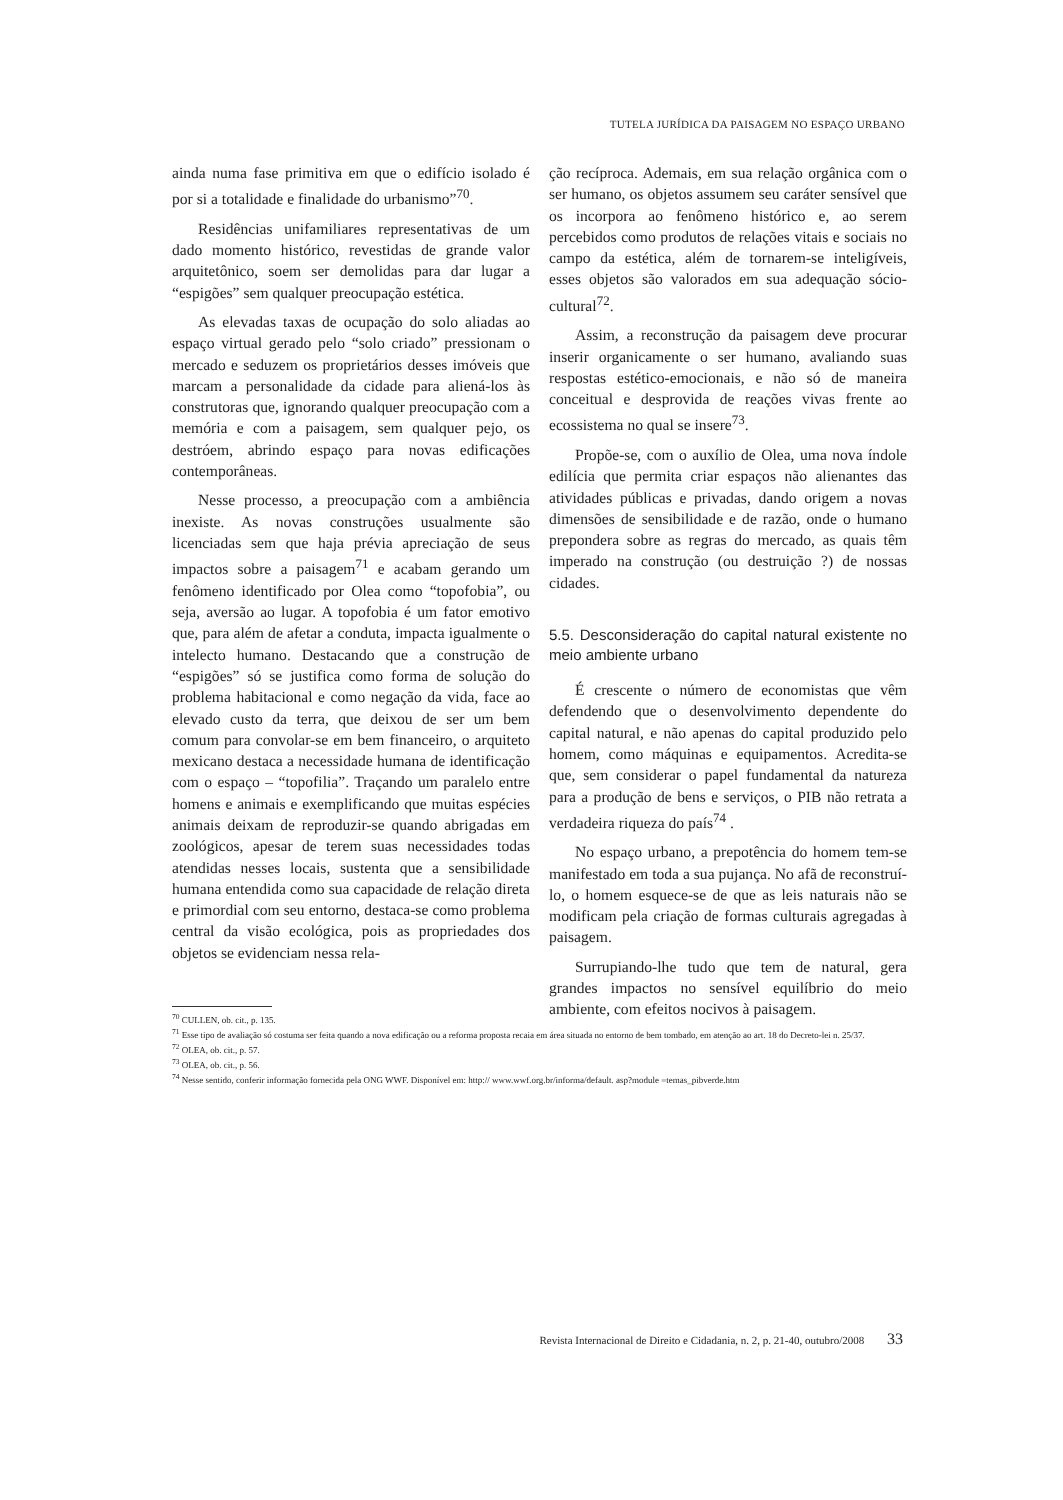TUTELA JURÍDICA DA PAISAGEM NO ESPAÇO URBANO
ainda numa fase primitiva em que o edifício isolado é por si a totalidade e finalidade do urbanismo”<sup>70</sup>.
Residências unifamiliares representativas de um dado momento histórico, revestidas de grande valor arquitetônico, soem ser demolidas para dar lugar a “espigões” sem qualquer preocupação estética.
As elevadas taxas de ocupação do solo aliadas ao espaço virtual gerado pelo “solo criado” pressionam o mercado e seduzem os proprietários desses imóveis que marcam a personalidade da cidade para aliená-los às construtoras que, ignorando qualquer preocupação com a memória e com a paisagem, sem qualquer pejo, os destróem, abrindo espaço para novas edificações contemporâneas.
Nesse processo, a preocupação com a ambiência inexiste. As novas construções usualmente são licenciadas sem que haja prévia apreciação de seus impactos sobre a paisagem<sup>71</sup> e acabam gerando um fenômeno identificado por Olea como “topofobia”, ou seja, aversão ao lugar. A topofobia é um fator emotivo que, para além de afetar a conduta, impacta igualmente o intelecto humano. Destacando que a construção de “espigões” só se justifica como forma de solução do problema habitacional e como negação da vida, face ao elevado custo da terra, que deixou de ser um bem comum para convolar-se em bem financeiro, o arquiteto mexicano destaca a necessidade humana de identificação com o espaço – “topofilia”. Traçando um paralelo entre homens e animais e exemplificando que muitas espécies animais deixam de reproduzir-se quando abrigadas em zoológicos, apesar de terem suas necessidades todas atendidas nesses locais, sustenta que a sensibilidade humana entendida como sua capacidade de relação direta e primordial com seu entorno, destaca-se como problema central da visão ecológica, pois as propriedades dos objetos se evidenciam nessa rela-
ção recíproca. Ademais, em sua relação orgânica com o ser humano, os objetos assumem seu caráter sensível que os incorpora ao fenômeno histórico e, ao serem percebidos como produtos de relações vitais e sociais no campo da estética, além de tornarem-se inteligíveis, esses objetos são valorados em sua adequação sócio-cultural<sup>72</sup>.
Assim, a reconstrução da paisagem deve procurar inserir organicamente o ser humano, avaliando suas respostas estético-emocionais, e não só de maneira conceitual e desprovida de reações vivas frente ao ecossistema no qual se insere<sup>73</sup>.
Propõe-se, com o auxílio de Olea, uma nova índole edilícia que permita criar espaços não alienantes das atividades públicas e privadas, dando origem a novas dimensões de sensibilidade e de razão, onde o humano prepondera sobre as regras do mercado, as quais têm imperado na construção (ou destruição ?) de nossas cidades.
5.5. Desconsideração do capital natural existente no meio ambiente urbano
É crescente o número de economistas que vêm defendendo que o desenvolvimento dependente do capital natural, e não apenas do capital produzido pelo homem, como máquinas e equipamentos. Acredita-se que, sem considerar o papel fundamental da natureza para a produção de bens e serviços, o PIB não retrata a verdadeira riqueza do país<sup>74</sup> .
No espaço urbano, a prepotência do homem tem-se manifestado em toda a sua pujança. No afã de reconstruí-lo, o homem esquece-se de que as leis naturais não se modificam pela criação de formas culturais agregadas à paisagem.
Surrupiando-lhe tudo que tem de natural, gera grandes impactos no sensível equilíbrio do meio ambiente, com efeitos nocivos à paisagem.
<sup>70</sup> CULLEN, ob. cit., p. 135.
<sup>71</sup> Esse tipo de avaliação só costuma ser feita quando a nova edificação ou a reforma proposta recaia em área situada no entorno de bem tombado, em atenção ao art. 18 do Decreto-lei n. 25/37.
<sup>72</sup> OLEA, ob. cit., p. 57.
<sup>73</sup> OLEA, ob. cit., p. 56.
<sup>74</sup> Nesse sentido, conferir informação fornecida pela ONG WWF. Disponível em: http:// www.wwf.org.br/informa/default. asp?module =temas_pibverde.htm
Revista Internacional de Direito e Cidadania, n. 2, p. 21-40, outubro/2008 33